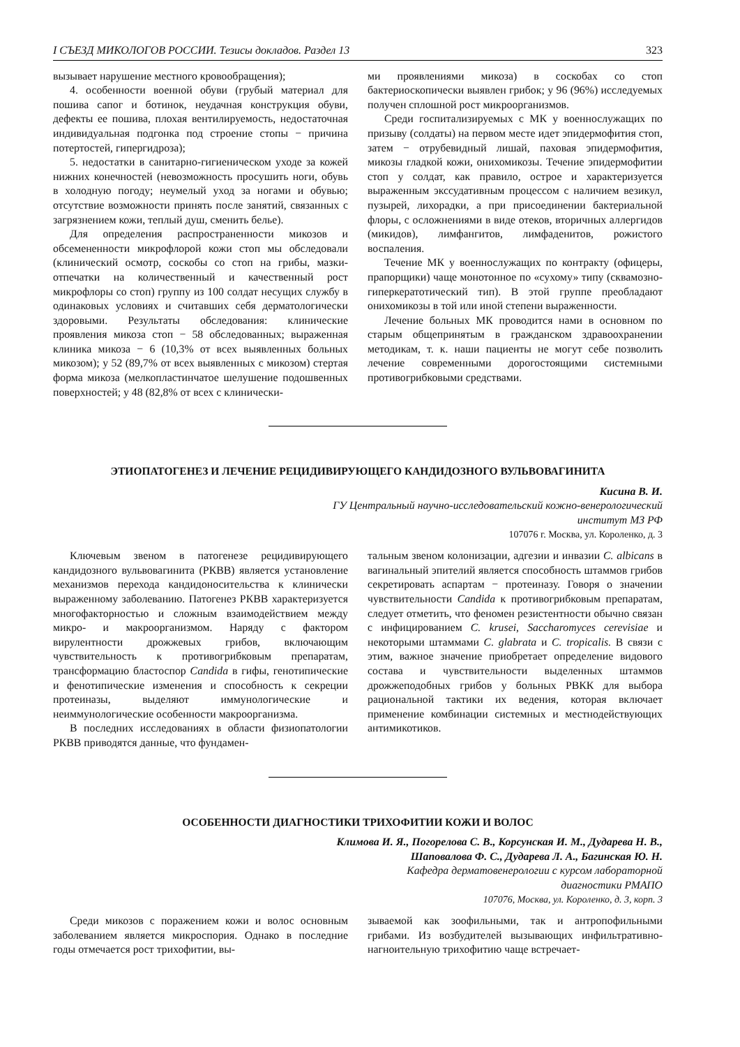I СЪЕЗД МИКОЛОГОВ РОССИИ. Тезисы докладов. Раздел 13 323
вызывает нарушение местного кровообращения);
4. особенности военной обуви (грубый материал для пошива сапог и ботинок, неудачная конструкция обуви, дефекты ее пошива, плохая вентилируемость, недостаточная индивидуальная подгонка под строение стопы − причина потертостей, гипергидроза);
5. недостатки в санитарно-гигиеническом уходе за кожей нижних конечностей (невозможность просушить ноги, обувь в холодную погоду; неумелый уход за ногами и обувью; отсутствие возможности принять после занятий, связанных с загрязнением кожи, теплый душ, сменить белье).
Для определения распространенности микозов и обсемененности микрофлорой кожи стоп мы обследовали (клинический осмотр, соскобы со стоп на грибы, мазки-отпечатки на количественный и качественный рост микрофлоры со стоп) группу из 100 солдат несущих службу в одинаковых условиях и считавших себя дерматологически здоровыми. Результаты обследования: клинические проявления микоза стоп − 58 обследованных; выраженная клиника микоза − 6 (10,3% от всех выявленных больных микозом); у 52 (89,7% от всех выявленных с микозом) стертая форма микоза (мелкопластинчатое шелушение подошвенных поверхностей; у 48 (82,8% от всех с клинически-
ми проявлениями микоза) в соскобах со стоп бактериоскопически выявлен грибок; у 96 (96%) исследуемых получен сплошной рост микроорганизмов.
Среди госпитализируемых с МК у военнослужащих по призыву (солдаты) на первом месте идет эпидермофития стоп, затем − отрубевидный лишай, паховая эпидермофития, микозы гладкой кожи, онихомикозы. Течение эпидермофитии стоп у солдат, как правило, острое и характеризуется выраженным экссудативным процессом с наличием везикул, пузырей, лихорадки, а при присоединении бактериальной флоры, с осложнениями в виде отеков, вторичных аллергидов (микидов), лимфангитов, лимфаденитов, рожистого воспаления.
Течение МК у военнослужащих по контракту (офицеры, прапорщики) чаще монотонное по «сухому» типу (сквамозно-гиперкератотический тип). В этой группе преобладают онихомикозы в той или иной степени выраженности.
Лечение больных МК проводится нами в основном по старым общепринятым в гражданском здравоохранении методикам, т. к. наши пациенты не могут себе позволить лечение современными дорогостоящими системными противогрибковыми средствами.
ЭТИОПАТОГЕНЕЗ И ЛЕЧЕНИЕ РЕЦИДИВИРУЮЩЕГО КАНДИДОЗНОГО ВУЛЬВОВАГИНИТА
Кисина В. И.
ГУ Центральный научно-исследовательский кожно-венерологический
институт МЗ РФ
107076 г. Москва, ул. Короленко, д. 3
Ключевым звеном в патогенезе рецидивирующего кандидозного вульвовагинита (РКВВ) является установление механизмов перехода кандидоносительства к клинически выраженному заболеванию. Патогенез РКВВ характеризуется многофакторностью и сложным взаимодействием между микро- и макроорганизмом. Наряду с фактором вирулентности дрожжевых грибов, включающим чувствительность к противогрибковым препаратам, трансформацию бластоспор Candida в гифы, генотипические и фенотипические изменения и способность к секреции протеиназы, выделяют иммунологические и неиммунологические особенности макроорганизма.
В последних исследованиях в области физиопатологии РКВВ приводятся данные, что фундамен-
тальным звеном колонизации, адгезии и инвазии C. albicans в вагинальный эпителий является способность штаммов грибов секретировать аспартам − протеиназу. Говоря о значении чувствительности Candida к противогрибковым препаратам, следует отметить, что феномен резистентности обычно связан с инфицированием C. krusei, Saccharomyces cerevisiae и некоторыми штаммами C. glabrata и C. tropicalis. В связи с этим, важное значение приобретает определение видового состава и чувствительности выделенных штаммов дрожжеподобных грибов у больных РВКК для выбора рациональной тактики их ведения, которая включает применение комбинации системных и местнодействующих антимикотиков.
ОСОБЕННОСТИ ДИАГНОСТИКИ ТРИХОФИТИИ КОЖИ И ВОЛОС
Климова И. Я., Погорелова С. В., Корсунская И. М., Дударева Н. В.,
Шаповалова Ф. С., Дударева Л. А., Багинская Ю. Н.
Кафедра дерматовенерологии с курсом лабораторной
диагностики РМАПО
107076, Москва, ул. Короленко, д. 3, корп. 3
Среди микозов с поражением кожи и волос основным заболеванием является микроспория. Однако в последние годы отмечается рост трихофитии, вы-
зываемой как зоофильными, так и антропофильными грибами. Из возбудителей вызывающих инфильтративно-нагноительную трихофитию чаще встречает-